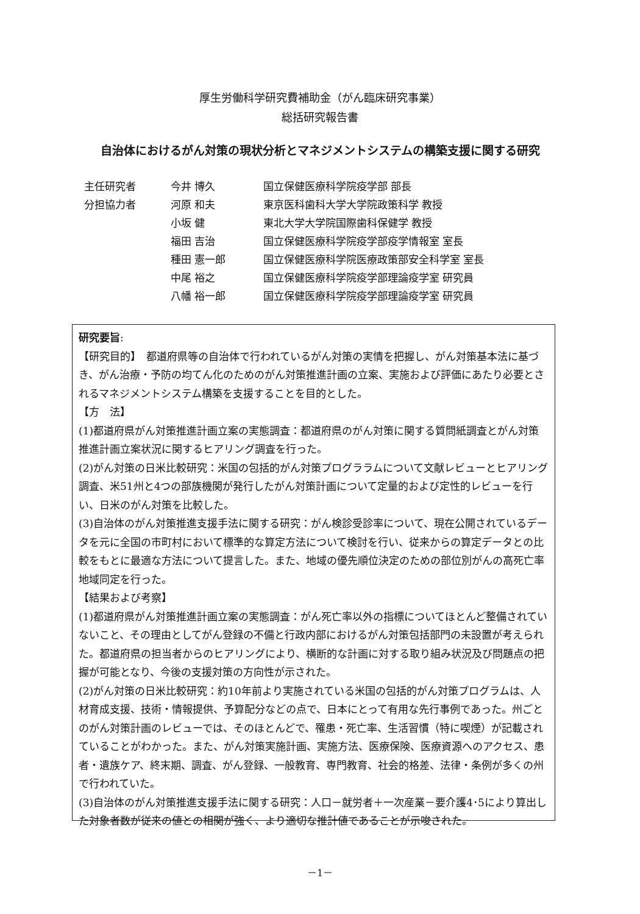厚生労働科学研究費補助金（がん臨床研究事業）
総括研究報告書
自治体におけるがん対策の現状分析とマネジメントシステムの構築支援に関する研究
| 主任研究者 | 今井 博久 | 国立保健医療科学院疫学部 部長 |
| 分担協力者 | 河原 和夫 | 東京医科歯科大学大学院政策科学 教授 |
| | 小坂 健 | 東北大学大学院国際歯科保健学 教授 |
| | 福田 吉治 | 国立保健医療科学院疫学部疫学情報室 室長 |
| | 種田 憲一郎 | 国立保健医療科学院医療政策部安全科学室 室長 |
| | 中尾 裕之 | 国立保健医療科学院疫学部理論疫学室 研究員 |
| | 八幡 裕一郎 | 国立保健医療科学院疫学部理論疫学室 研究員 |
研究要旨:
【研究目的】　都道府県等の自治体で行われているがん対策の実情を把握し、がん対策基本法に基づき、がん治療・予防の均てん化のためのがん対策推進計画の立案、実施および評価にあたり必要とされるマネジメントシステム構築を支援することを目的とした。
【方　法】
(1)都道府県がん対策推進計画立案の実態調査：都道府県のがん対策に関する質問紙調査とがん対策推進計画立案状況に関するヒアリング調査を行った。
(2)がん対策の日米比較研究：米国の包括的がん対策プログララムについて文献レビューとヒアリング調査、米51州と4つの部族機関が発行したがん対策計画について定量的および定性的レビューを行い、日米のがん対策を比較した。
(3)自治体のがん対策推進支援手法に関する研究：がん検診受診率について、現在公開されているデータを元に全国の市町村において標準的な算定方法について検討を行い、従来からの算定データとの比較をもとに最適な方法について提言した。また、地域の優先順位決定のための部位別がんの高死亡率地域同定を行った。
【結果および考察】
(1)都道府県がん対策推進計画立案の実態調査：がん死亡率以外の指標についてほとんど整備されていないこと、その理由としてがん登録の不備と行政内部におけるがん対策包括部門の未設置が考えられた。都道府県の担当者からのヒアリングにより、横断的な計画に対する取り組み状況及び問題点の把握が可能となり、今後の支援対策の方向性が示された。
(2)がん対策の日米比較研究：約10年前より実施されている米国の包括的がん対策プログラムは、人材育成支援、技術・情報提供、予算配分などの点で、日本にとって有用な先行事例であった。州ごとのがん対策計画のレビューでは、そのほとんどで、罹患・死亡率、生活習慣（特に喫煙）が記載されていることがわかった。また、がん対策実施計画、実施方法、医療保険、医療資源へのアクセス、患者・遺族ケア、終末期、調査、がん登録、一般教育、専門教育、社会的格差、法律・条例が多くの州で行われていた。
(3)自治体のがん対策推進支援手法に関する研究：人口－就労者＋一次産業－要介護4･5により算出した対象者数が従来の値との相関が強く、より適切な推計値であることが示唆された。
－1－